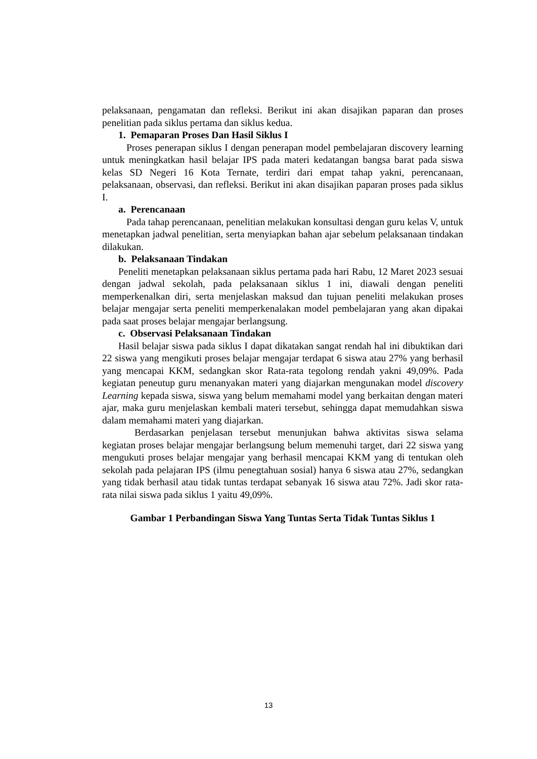pelaksanaan, pengamatan dan refleksi. Berikut ini akan disajikan paparan dan proses penelitian pada siklus pertama dan siklus kedua.
1. Pemaparan Proses Dan Hasil Siklus I
Proses penerapan siklus I dengan penerapan model pembelajaran discovery learning untuk meningkatkan hasil belajar IPS pada materi kedatangan bangsa barat pada siswa kelas SD Negeri 16 Kota Ternate, terdiri dari empat tahap yakni, perencanaan, pelaksanaan, observasi, dan refleksi. Berikut ini akan disajikan paparan proses pada siklus I.
a. Perencanaan
Pada tahap perencanaan, penelitian melakukan konsultasi dengan guru kelas V, untuk menetapkan jadwal penelitian, serta menyiapkan bahan ajar sebelum pelaksanaan tindakan dilakukan.
b. Pelaksanaan Tindakan
Peneliti menetapkan pelaksanaan siklus pertama pada hari Rabu, 12 Maret 2023 sesuai dengan jadwal sekolah, pada pelaksanaan siklus 1 ini, diawali dengan peneliti memperkenalkan diri, serta menjelaskan maksud dan tujuan peneliti melakukan proses belajar mengajar serta peneliti memperkenalakan model pembelajaran yang akan dipakai pada saat proses belajar mengajar berlangsung.
c. Observasi Pelaksanaan Tindakan
Hasil belajar siswa pada siklus I dapat dikatakan sangat rendah hal ini dibuktikan dari 22 siswa yang mengikuti proses belajar mengajar terdapat 6 siswa atau 27% yang berhasil yang mencapai KKM, sedangkan skor Rata-rata tegolong rendah yakni 49,09%. Pada kegiatan peneutup guru menanyakan materi yang diajarkan mengunakan model discovery Learning kepada siswa, siswa yang belum memahami model yang berkaitan dengan materi ajar, maka guru menjelaskan kembali materi tersebut, sehingga dapat memudahkan siswa dalam memahami materi yang diajarkan.
Berdasarkan penjelasan tersebut menunjukan bahwa aktivitas siswa selama kegiatan proses belajar mengajar berlangsung belum memenuhi target, dari 22 siswa yang mengukuti proses belajar mengajar yang berhasil mencapai KKM yang di tentukan oleh sekolah pada pelajaran IPS (ilmu penegtahuan sosial) hanya 6 siswa atau 27%, sedangkan yang tidak berhasil atau tidak tuntas terdapat sebanyak 16 siswa atau 72%. Jadi skor rata-rata nilai siswa pada siklus 1 yaitu 49,09%.
Gambar 1 Perbandingan Siswa Yang Tuntas Serta Tidak Tuntas Siklus 1
13